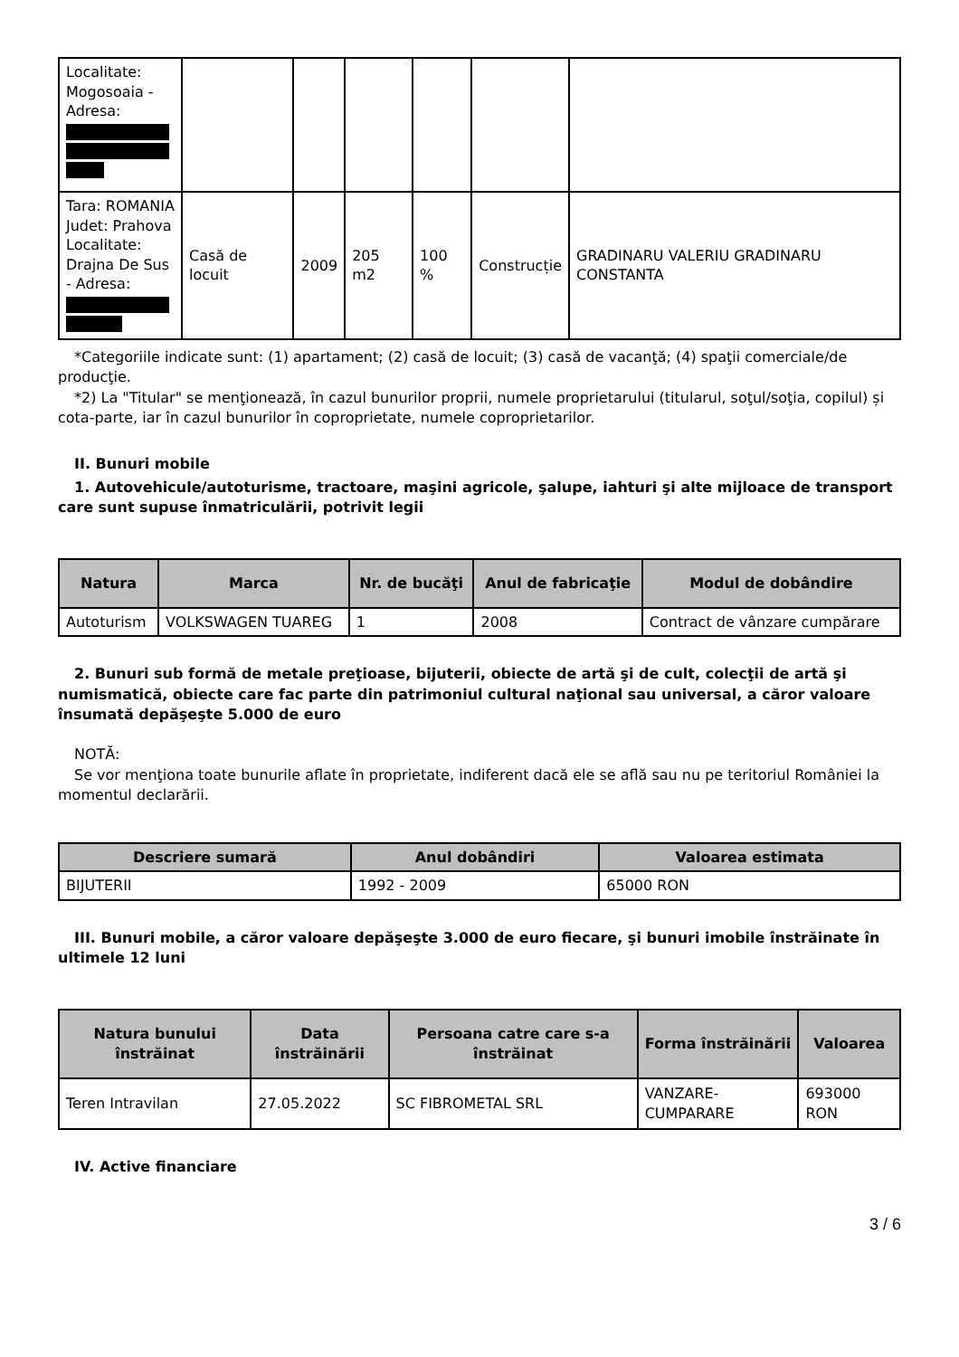| Localitate: Mogosoaia - Adresa: | | | | | | |
| Tara: ROMANIA Judet: Prahova Localitate: Drajna De Sus - Adresa: | Casă de locuit | 2009 | 205 m2 | 100 % | Construcție | GRADINARU VALERIU GRADINARU CONSTANTA |
*Categoriile indicate sunt: (1) apartament; (2) casă de locuit; (3) casă de vacanţă; (4) spaţii comerciale/de producţie.
*2) La "Titular" se menţionează, în cazul bunurilor proprii, numele proprietarului (titularul, soţul/soţia, copilul) și cota-parte, iar în cazul bunurilor în coproprietate, numele coproprietarilor.
II. Bunuri mobile
1. Autovehicule/autoturisme, tractoare, maşini agricole, şalupe, iahturi şi alte mijloace de transport care sunt supuse înmatriculării, potrivit legii
| Natura | Marca | Nr. de bucăţi | Anul de fabricaţie | Modul de dobândire |
| --- | --- | --- | --- | --- |
| Autoturism | VOLKSWAGEN TUAREG | 1 | 2008 | Contract de vânzare cumpărare |
2. Bunuri sub formă de metale preţioase, bijuterii, obiecte de artă şi de cult, colecţii de artă şi numismatică, obiecte care fac parte din patrimoniul cultural naţional sau universal, a căror valoare însumată depăşeşte 5.000 de euro
NOTĂ:
Se vor menţiona toate bunurile aflate în proprietate, indiferent dacă ele se află sau nu pe teritoriul României la momentul declarării.
| Descriere sumară | Anul dobândiri | Valoarea estimata |
| --- | --- | --- |
| BIJUTERII | 1992 - 2009 | 65000 RON |
III. Bunuri mobile, a căror valoare depăşeşte 3.000 de euro fiecare, şi bunuri imobile înstrăinate în ultimele 12 luni
| Natura bunului înstrăinat | Data înstrăinării | Persoana catre care s-a înstrăinat | Forma înstrăinării | Valoarea |
| --- | --- | --- | --- | --- |
| Teren Intravilan | 27.05.2022 | SC FIBROMETAL SRL | VANZARE-CUMPARARE | 693000 RON |
IV. Active financiare
3 / 6